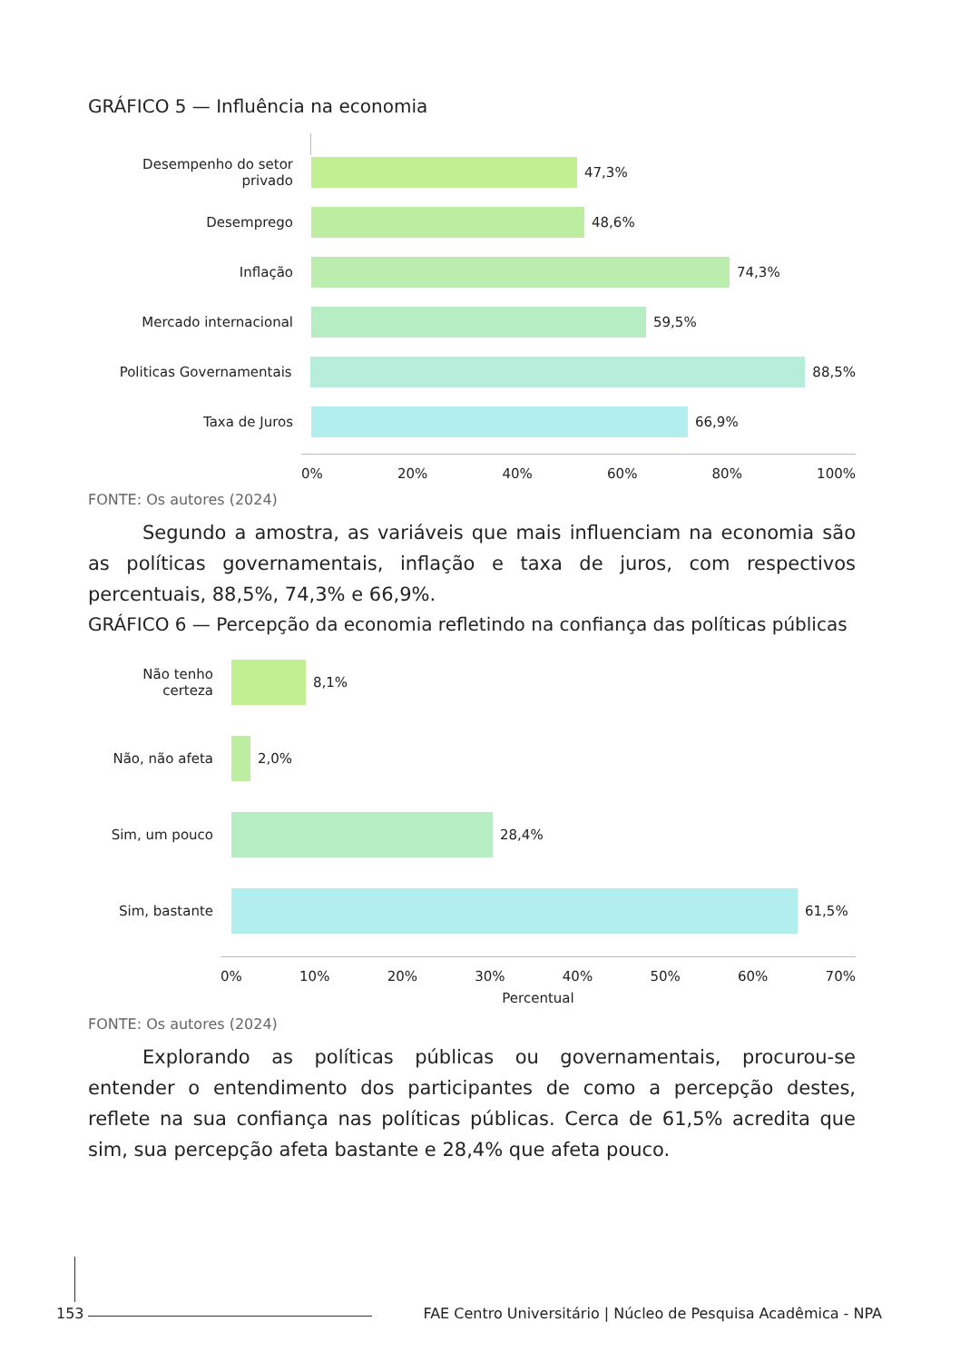GRÁFICO 5 — Influência na economia
Desempenho do setor privado 47,3%
Desemprego 48,6%
Inflação 74,3%
Mercado internacional 59,5%
Politicas Governamentais 88,5%
Taxa de Juros 66,9%
0% 20% 40% 60% 80% 100%
FONTE: Os autores (2024)
Segundo a amostra, as variáveis que mais influenciam na economia são as políticas governamentais, inflação e taxa de juros, com respectivos percentuais, 88,5%, 74,3% e 66,9%.
GRÁFICO 6 — Percepção da economia refletindo na confiança das políticas públicas
Não tenho certeza 8,1%
Não, não afeta 2,0%
Sim, um pouco 28,4%
Sim, bastante 61,5%
0% 10% 20% 30% 40% 50% 60% 70%
Percentual
FONTE: Os autores (2024)
Explorando as políticas públicas ou governamentais, procurou-se entender o entendimento dos participantes de como a percepção destes, reflete na sua confiança nas políticas públicas. Cerca de 61,5% acredita que sim, sua percepção afeta bastante e 28,4% que afeta pouco.
153 FAE Centro Universitário | Núcleo de Pesquisa Acadêmica - NPA